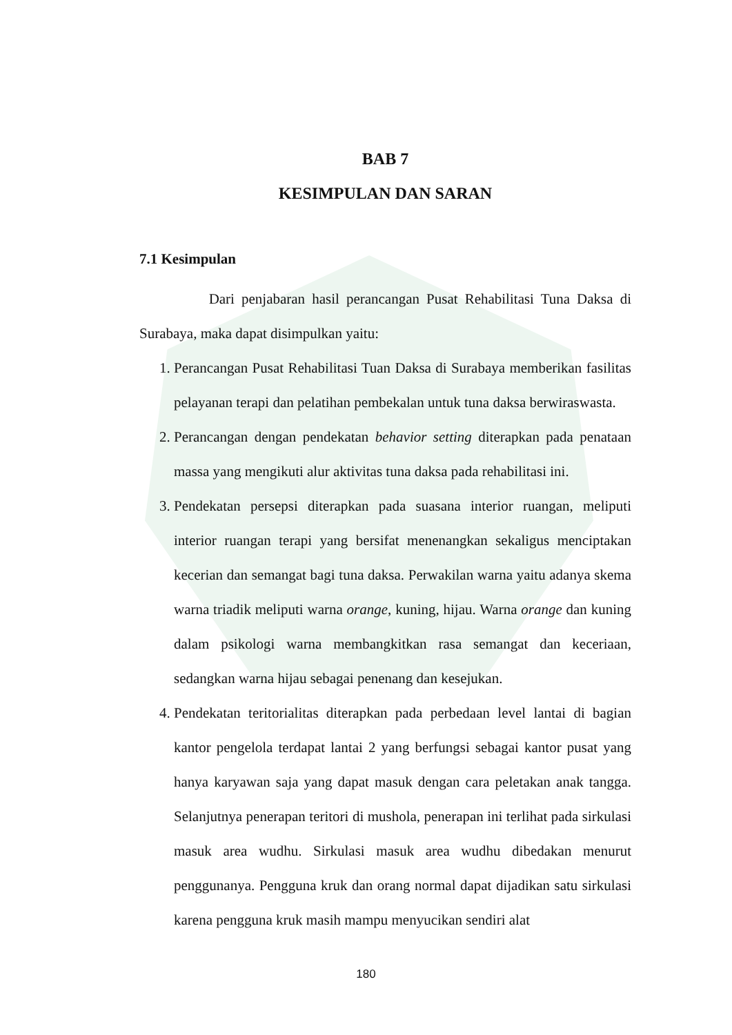BAB 7
KESIMPULAN DAN SARAN
7.1 Kesimpulan
Dari penjabaran hasil perancangan Pusat Rehabilitasi Tuna Daksa di Surabaya, maka dapat disimpulkan yaitu:
1. Perancangan Pusat Rehabilitasi Tuan Daksa di Surabaya memberikan fasilitas pelayanan terapi dan pelatihan pembekalan untuk tuna daksa berwiraswasta.
2. Perancangan dengan pendekatan behavior setting diterapkan pada penataan massa yang mengikuti alur aktivitas tuna daksa pada rehabilitasi ini.
3. Pendekatan persepsi diterapkan pada suasana interior ruangan, meliputi interior ruangan terapi yang bersifat menenangkan sekaligus menciptakan kecerian dan semangat bagi tuna daksa. Perwakilan warna yaitu adanya skema warna triadik meliputi warna orange, kuning, hijau. Warna orange dan kuning dalam psikologi warna membangkitkan rasa semangat dan keceriaan, sedangkan warna hijau sebagai penenang dan kesejukan.
4. Pendekatan teritorialitas diterapkan pada perbedaan level lantai di bagian kantor pengelola terdapat lantai 2 yang berfungsi sebagai kantor pusat yang hanya karyawan saja yang dapat masuk dengan cara peletakan anak tangga. Selanjutnya penerapan teritori di mushola, penerapan ini terlihat pada sirkulasi masuk area wudhu. Sirkulasi masuk area wudhu dibedakan menurut penggunanya. Pengguna kruk dan orang normal dapat dijadikan satu sirkulasi karena pengguna kruk masih mampu menyucikan sendiri alat
180